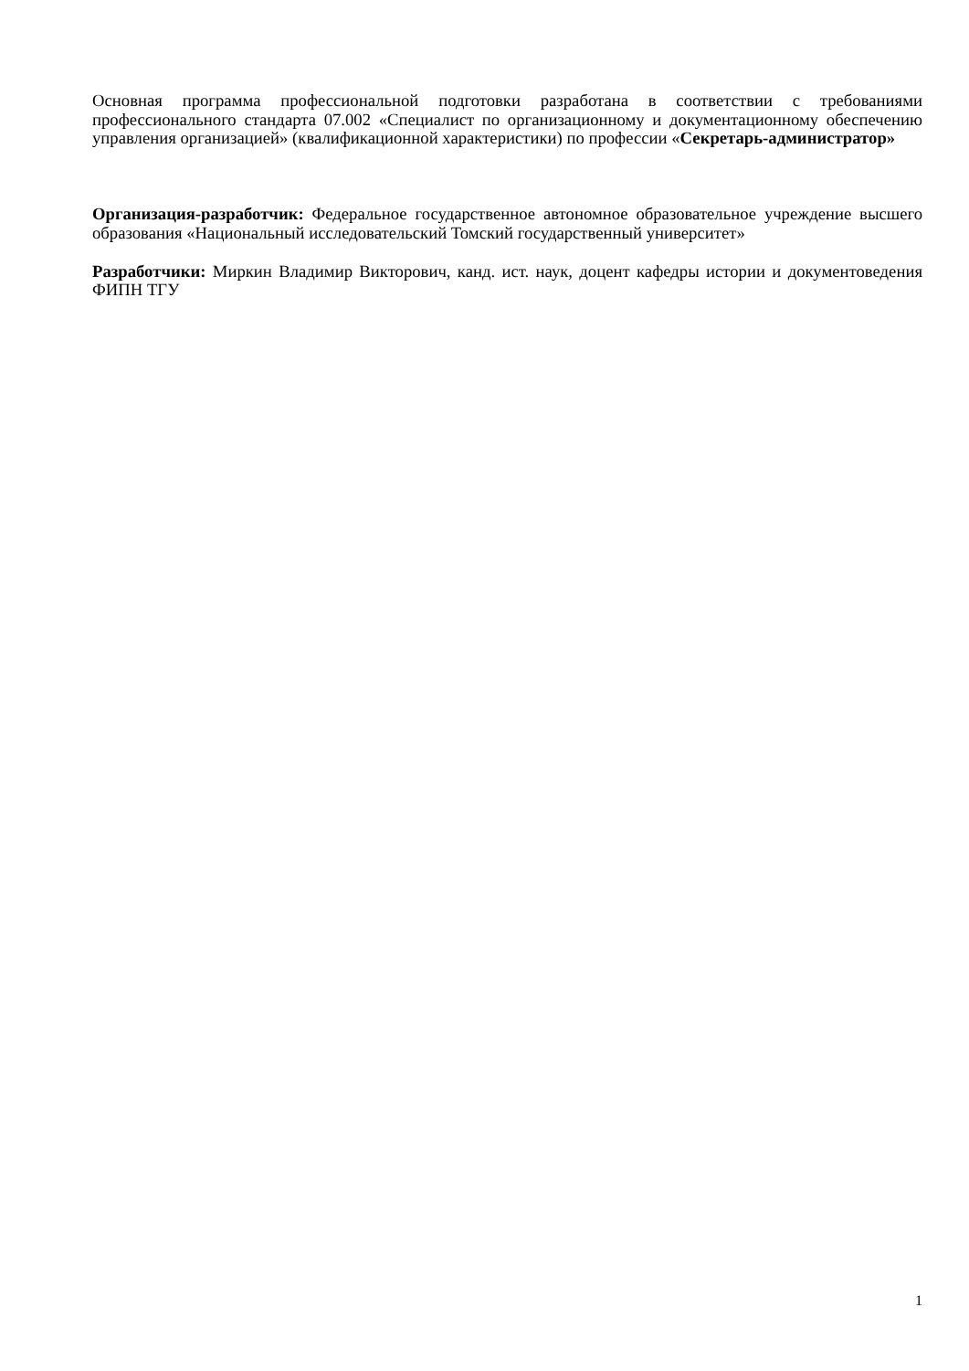Основная программа профессиональной подготовки разработана в соответствии с требованиями профессионального стандарта 07.002 «Специалист по организационному и документационному обеспечению управления организацией» (квалификационной характеристики) по профессии «Секретарь-администратор»
Организация-разработчик: Федеральное государственное автономное образовательное учреждение высшего образования «Национальный исследовательский Томский государственный университет»
Разработчики: Миркин Владимир Викторович, канд. ист. наук, доцент кафедры истории и документоведения ФИПН ТГУ
1